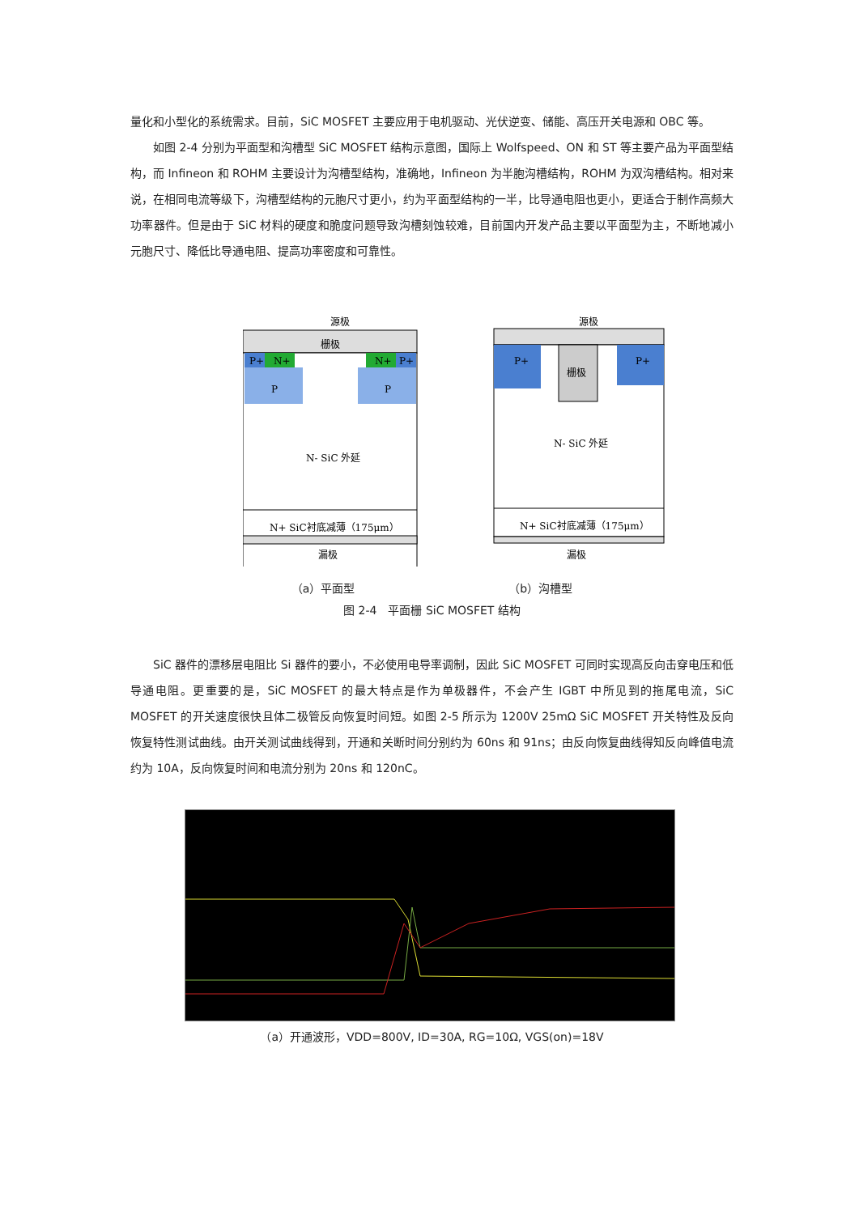量化和小型化的系统需求。目前，SiC MOSFET 主要应用于电机驱动、光伏逆变、储能、高压开关电源和 OBC 等。
如图 2-4 分别为平面型和沟槽型 SiC MOSFET 结构示意图，国际上 Wolfspeed、ON 和 ST 等主要产品为平面型结构，而 Infineon 和 ROHM 主要设计为沟槽型结构，准确地，Infineon 为半胞沟槽结构，ROHM 为双沟槽结构。相对来说，在相同电流等级下，沟槽型结构的元胞尺寸更小，约为平面型结构的一半，比导通电阻也更小，更适合于制作高频大功率器件。但是由于 SiC 材料的硬度和脆度问题导致沟槽刻蚀较难，目前国内开发产品主要以平面型为主，不断地减小元胞尺寸、降低比导通电阻、提高功率密度和可靠性。
源极
栅极
P+
N+
N+
P+
P
P
N- SiC 外延
N+ SiC衬底减薄（175μm）
漏极
源极
P+
P+
栅极
N- SiC 外延
N+ SiC衬底减薄（175μm）
漏极
（a）平面型 （b）沟槽型
图 2-4　平面栅 SiC MOSFET 结构
SiC 器件的漂移层电阻比 Si 器件的要小，不必使用电导率调制，因此 SiC MOSFET 可同时实现高反向击穿电压和低导通电阻。更重要的是，SiC MOSFET 的最大特点是作为单极器件，不会产生 IGBT 中所见到的拖尾电流，SiC MOSFET 的开关速度很快且体二极管反向恢复时间短。如图 2-5 所示为 1200V 25mΩ SiC MOSFET 开关特性及反向恢复特性测试曲线。由开关测试曲线得到，开通和关断时间分别约为 60ns 和 91ns；由反向恢复曲线得知反向峰值电流约为 10A，反向恢复时间和电流分别为 20ns 和 120nC。
（a）开通波形，VDD=800V, ID=30A, RG=10Ω, VGS(on)=18V